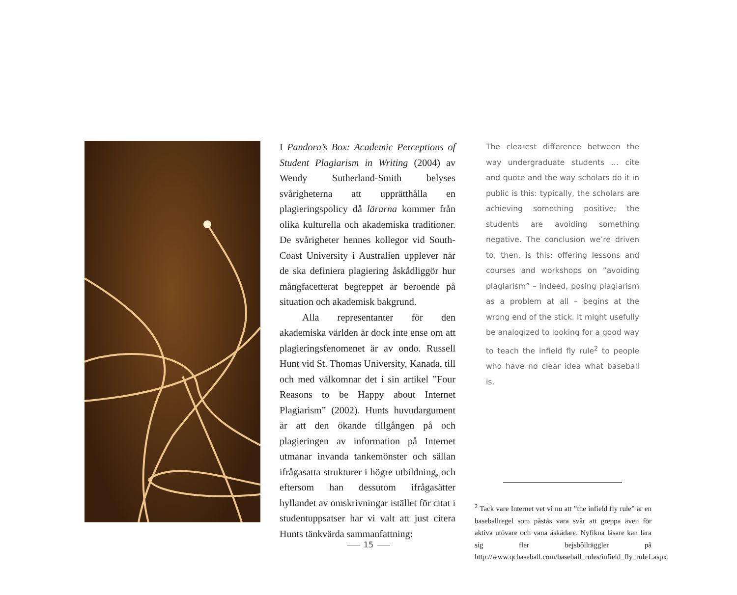I Pandora’s Box: Academic Perceptions of Student Plagiarism in Writing (2004) av Wendy Sutherland-Smith belyses svårigheterna att upprätthålla en plagieringspolicy då lärarna kommer från olika kulturella och akademiska traditioner. De svårigheter hennes kollegor vid South-Coast University i Australien upplever när de ska definiera plagiering åskådliggör hur mångfacetterat begreppet är beroende på situation och akademisk bakgrund.
Alla representanter för den akademiska världen är dock inte ense om att plagieringsfenomenet är av ondo. Russell Hunt vid St. Thomas University, Kanada, till och med välkomnar det i sin artikel ”Four Reasons to be Happy about Internet Plagiarism” (2002). Hunts huvudargument är att den ökande tillgången på och plagieringen av information på Internet utmanar invanda tankemönster och sällan ifrågasatta strukturer i högre utbildning, och eftersom han dessutom ifrågasätter hyllandet av omskrivningar istället för citat i studentuppsatser har vi valt att just citera Hunts tänkvärda sammanfattning:
The clearest difference between the way undergraduate students … cite and quote and the way scholars do it in public is this: typically, the scholars are achieving something positive; the students are avoiding something negative. The conclusion we’re driven to, then, is this: offering lessons and courses and workshops on ”avoiding plagiarism” – indeed, posing plagiarism as a problem at all – begins at the wrong end of the stick. It might usefully be analogized to looking for a good way to teach the infield fly rule<sup>2</sup> to people who have no clear idea what baseball is.
<sup>2</sup> Tack vare Internet vet vi nu att ”the infield fly rule” är en baseballregel som påstås vara svår att greppa även för aktiva utövare och vana åskådare. Nyfikna läsare kan lära sig fler bejsbôllräggler på http://www.qcbaseball.com/baseball_rules/infield_fly_rule1.aspx.
15